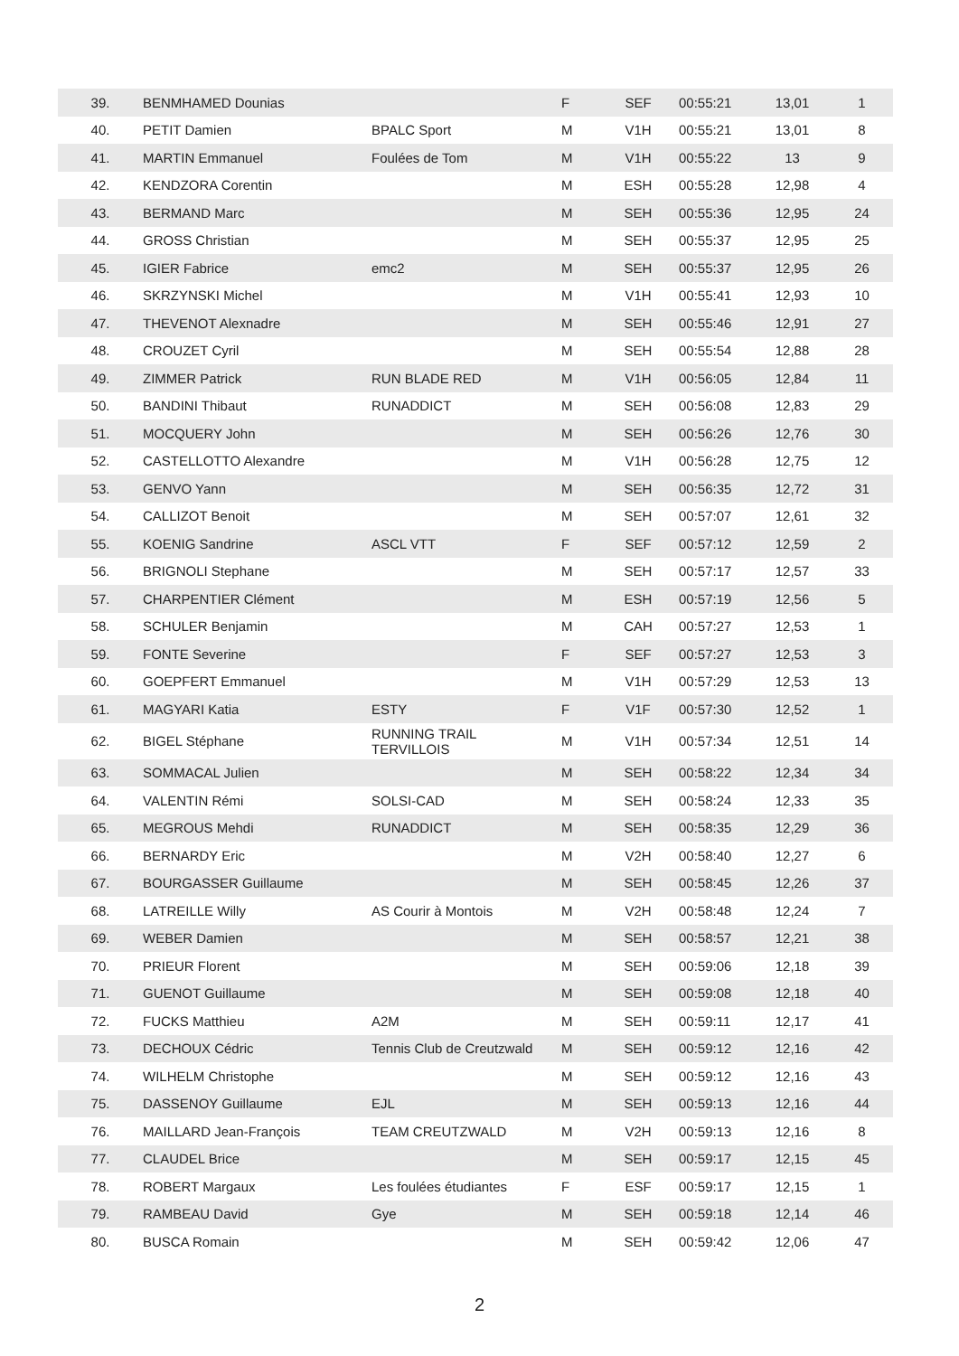| 39. | BENMHAMED Dounias | | F | SEF | 00:55:21 | 13,01 | 1 |
| 40. | PETIT Damien | BPALC Sport | M | V1H | 00:55:21 | 13,01 | 8 |
| 41. | MARTIN Emmanuel | Foulées de Tom | M | V1H | 00:55:22 | 13 | 9 |
| 42. | KENDZORA Corentin | | M | ESH | 00:55:28 | 12,98 | 4 |
| 43. | BERMAND Marc | | M | SEH | 00:55:36 | 12,95 | 24 |
| 44. | GROSS Christian | | M | SEH | 00:55:37 | 12,95 | 25 |
| 45. | IGIER Fabrice | emc2 | M | SEH | 00:55:37 | 12,95 | 26 |
| 46. | SKRZYNSKI Michel | | M | V1H | 00:55:41 | 12,93 | 10 |
| 47. | THEVENOT Alexnadre | | M | SEH | 00:55:46 | 12,91 | 27 |
| 48. | CROUZET Cyril | | M | SEH | 00:55:54 | 12,88 | 28 |
| 49. | ZIMMER Patrick | RUN BLADE RED | M | V1H | 00:56:05 | 12,84 | 11 |
| 50. | BANDINI Thibaut | RUNADDICT | M | SEH | 00:56:08 | 12,83 | 29 |
| 51. | MOCQUERY John | | M | SEH | 00:56:26 | 12,76 | 30 |
| 52. | CASTELLOTTO Alexandre | | M | V1H | 00:56:28 | 12,75 | 12 |
| 53. | GENVO Yann | | M | SEH | 00:56:35 | 12,72 | 31 |
| 54. | CALLIZOT Benoit | | M | SEH | 00:57:07 | 12,61 | 32 |
| 55. | KOENIG Sandrine | ASCL VTT | F | SEF | 00:57:12 | 12,59 | 2 |
| 56. | BRIGNOLI Stephane | | M | SEH | 00:57:17 | 12,57 | 33 |
| 57. | CHARPENTIER Clément | | M | ESH | 00:57:19 | 12,56 | 5 |
| 58. | SCHULER Benjamin | | M | CAH | 00:57:27 | 12,53 | 1 |
| 59. | FONTE Severine | | F | SEF | 00:57:27 | 12,53 | 3 |
| 60. | GOEPFERT Emmanuel | | M | V1H | 00:57:29 | 12,53 | 13 |
| 61. | MAGYARI Katia | ESTY | F | V1F | 00:57:30 | 12,52 | 1 |
| 62. | BIGEL Stéphane | RUNNING TRAIL TERVILLOIS | M | V1H | 00:57:34 | 12,51 | 14 |
| 63. | SOMMACAL Julien | | M | SEH | 00:58:22 | 12,34 | 34 |
| 64. | VALENTIN Rémi | SOLSI-CAD | M | SEH | 00:58:24 | 12,33 | 35 |
| 65. | MEGROUS Mehdi | RUNADDICT | M | SEH | 00:58:35 | 12,29 | 36 |
| 66. | BERNARDY Eric | | M | V2H | 00:58:40 | 12,27 | 6 |
| 67. | BOURGASSER Guillaume | | M | SEH | 00:58:45 | 12,26 | 37 |
| 68. | LATREILLE Willy | AS Courir à Montois | M | V2H | 00:58:48 | 12,24 | 7 |
| 69. | WEBER Damien | | M | SEH | 00:58:57 | 12,21 | 38 |
| 70. | PRIEUR Florent | | M | SEH | 00:59:06 | 12,18 | 39 |
| 71. | GUENOT Guillaume | | M | SEH | 00:59:08 | 12,18 | 40 |
| 72. | FUCKS Matthieu | A2M | M | SEH | 00:59:11 | 12,17 | 41 |
| 73. | DECHOUX Cédric | Tennis Club de Creutzwald | M | SEH | 00:59:12 | 12,16 | 42 |
| 74. | WILHELM Christophe | | M | SEH | 00:59:12 | 12,16 | 43 |
| 75. | DASSENOY Guillaume | EJL | M | SEH | 00:59:13 | 12,16 | 44 |
| 76. | MAILLARD Jean-François | TEAM CREUTZWALD | M | V2H | 00:59:13 | 12,16 | 8 |
| 77. | CLAUDEL Brice | | M | SEH | 00:59:17 | 12,15 | 45 |
| 78. | ROBERT Margaux | Les foulées étudiantes | F | ESF | 00:59:17 | 12,15 | 1 |
| 79. | RAMBEAU David | Gye | M | SEH | 00:59:18 | 12,14 | 46 |
| 80. | BUSCA Romain | | M | SEH | 00:59:42 | 12,06 | 47 |
2